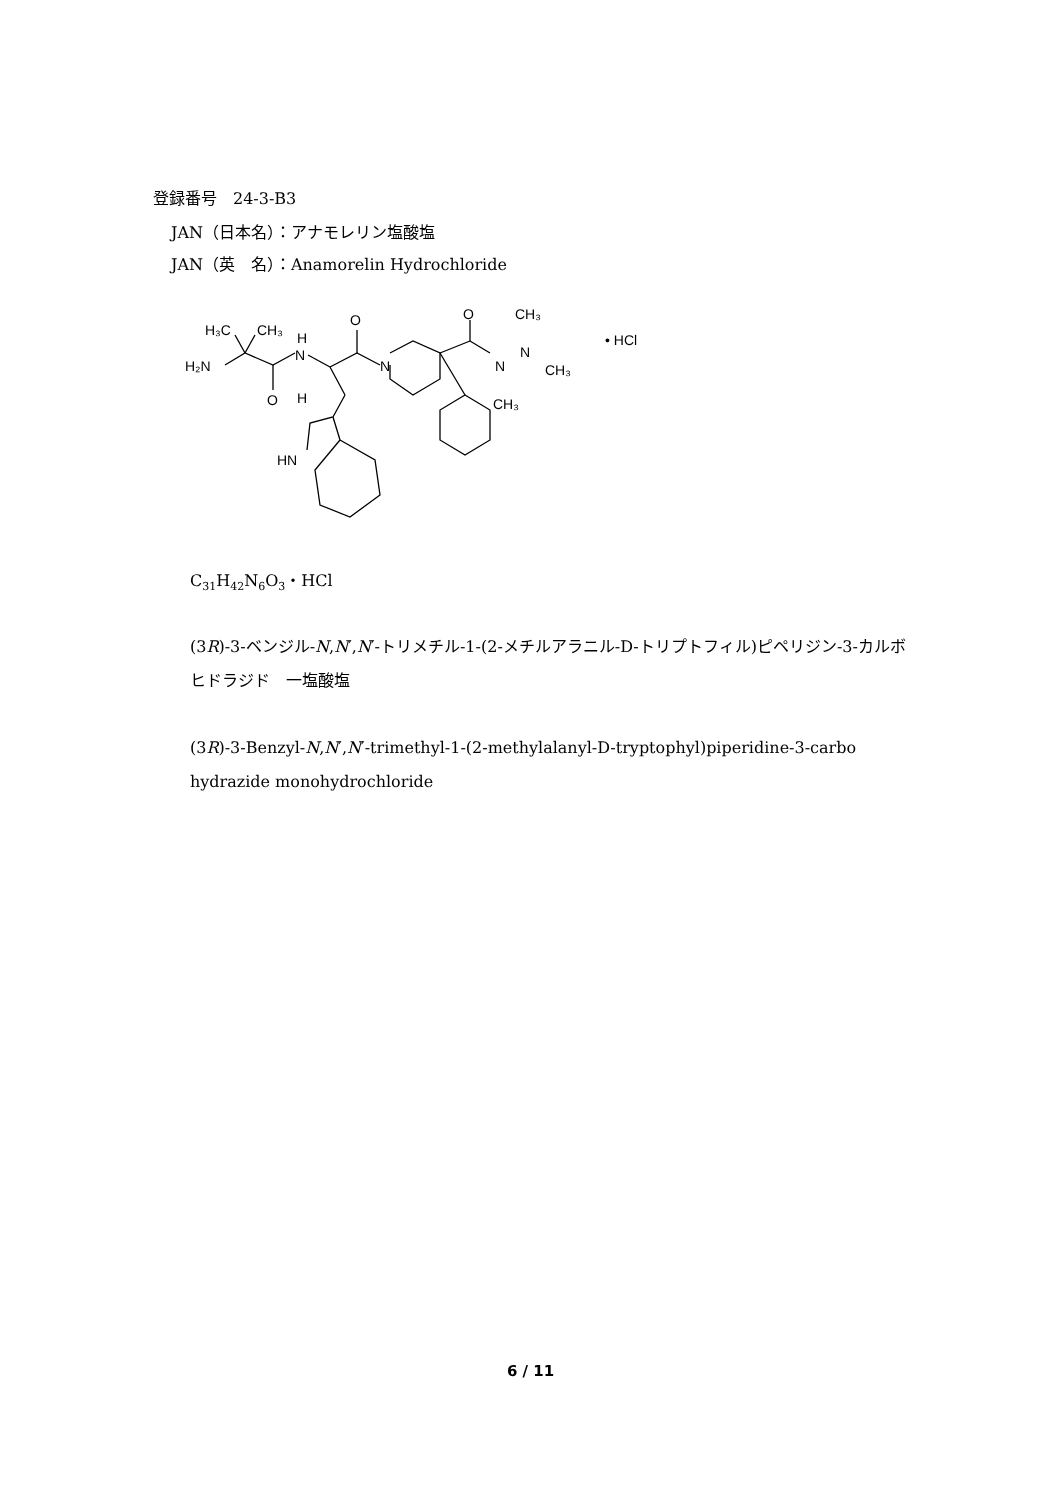登録番号　24-3-B3
JAN（日本名）：アナモレリン塩酸塩
JAN（英　名）：Anamorelin Hydrochloride
H₃C
CH₃
H
N
H₂N
O
H
O
N
O
N
N
CH₃
CH₃
CH₃
HN
• HCl
C<sub>31</sub>H<sub>42</sub>N<sub>6</sub>O<sub>3</sub>・HCl
(3R)-3-ベンジル-N,N′,N′-トリメチル-1-(2-メチルアラニル-D-トリプトフィル)ピペリジン-3-カルボヒドラジド　一塩酸塩
(3R)-3-Benzyl-N,N′,N′-trimethyl-1-(2-methylalanyl-D-tryptophyl)piperidine-3-carbo hydrazide monohydrochloride
6 / 11